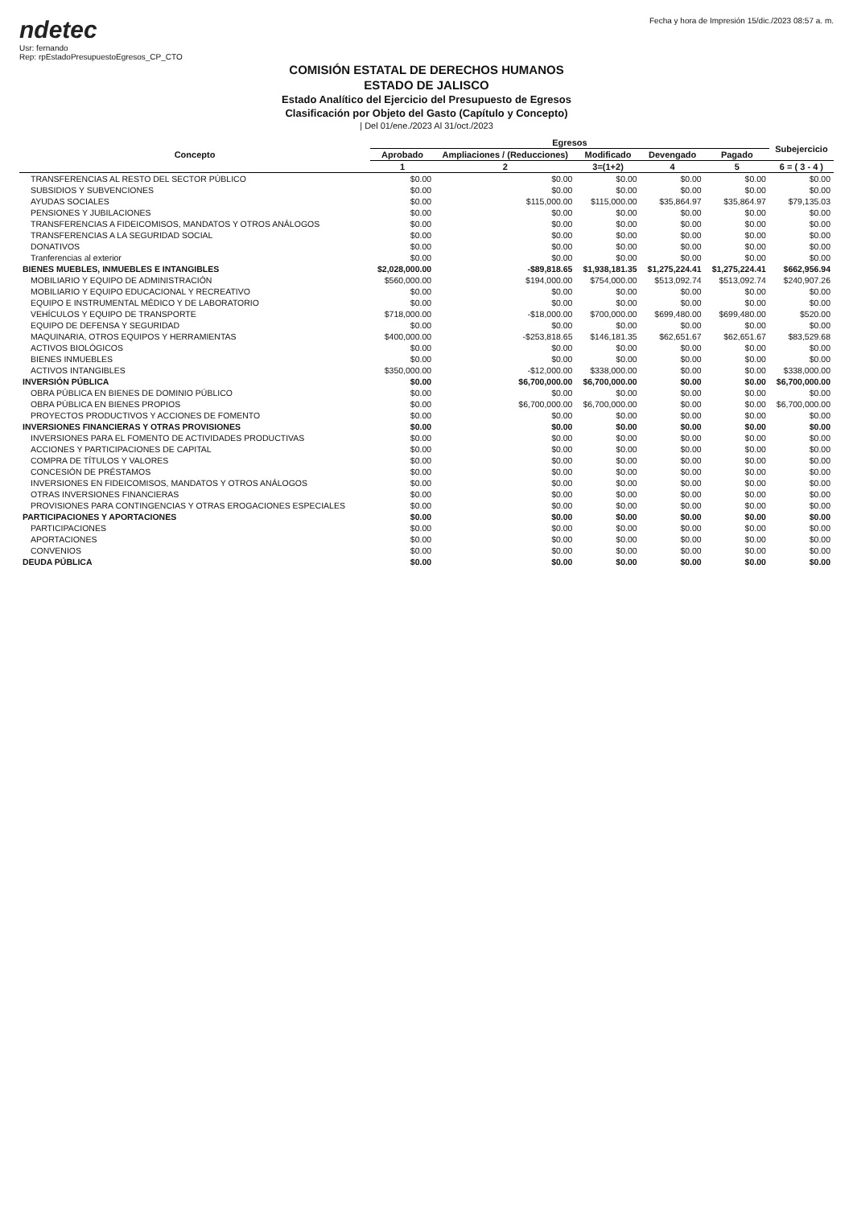ndetec
Usr: fernando
Rep: rpEstadoPresupuestoEgresos_CP_CTO
Fecha y hora de Impresión 15/dic./2023 08:57 a. m.
COMISIÓN ESTATAL DE DERECHOS HUMANOS
ESTADO DE JALISCO
Estado Analítico del Ejercicio del Presupuesto de Egresos
Clasificación por Objeto del Gasto (Capítulo y Concepto)
| Del 01/ene./2023 Al 31/oct./2023
| Concepto | Egresos | | | | | Subejercicio |
| --- | --- | --- | --- | --- | --- | --- |
| | Aprobado | Ampliaciones / (Reducciones) | Modificado | Devengado | Pagado | |
| | 1 | 2 | 3=(1+2) | 4 | 5 | 6 = ( 3 - 4 ) |
| TRANSFERENCIAS AL RESTO DEL SECTOR PÚBLICO | $0.00 | $0.00 | $0.00 | $0.00 | $0.00 | $0.00 |
| SUBSIDIOS Y SUBVENCIONES | $0.00 | $0.00 | $0.00 | $0.00 | $0.00 | $0.00 |
| AYUDAS SOCIALES | $0.00 | $115,000.00 | $115,000.00 | $35,864.97 | $35,864.97 | $79,135.03 |
| PENSIONES Y JUBILACIONES | $0.00 | $0.00 | $0.00 | $0.00 | $0.00 | $0.00 |
| TRANSFERENCIAS A FIDEICOMISOS, MANDATOS Y OTROS ANÁLOGOS | $0.00 | $0.00 | $0.00 | $0.00 | $0.00 | $0.00 |
| TRANSFERENCIAS A LA SEGURIDAD SOCIAL | $0.00 | $0.00 | $0.00 | $0.00 | $0.00 | $0.00 |
| DONATIVOS | $0.00 | $0.00 | $0.00 | $0.00 | $0.00 | $0.00 |
| Tranferencias al exterior | $0.00 | $0.00 | $0.00 | $0.00 | $0.00 | $0.00 |
| BIENES MUEBLES, INMUEBLES E INTANGIBLES | $2,028,000.00 | -$89,818.65 | $1,938,181.35 | $1,275,224.41 | $1,275,224.41 | $662,956.94 |
| MOBILIARIO Y EQUIPO DE ADMINISTRACIÓN | $560,000.00 | $194,000.00 | $754,000.00 | $513,092.74 | $513,092.74 | $240,907.26 |
| MOBILIARIO Y EQUIPO EDUCACIONAL Y RECREATIVO | $0.00 | $0.00 | $0.00 | $0.00 | $0.00 | $0.00 |
| EQUIPO E INSTRUMENTAL MÉDICO Y DE LABORATORIO | $0.00 | $0.00 | $0.00 | $0.00 | $0.00 | $0.00 |
| VEHÍCULOS Y EQUIPO DE TRANSPORTE | $718,000.00 | -$18,000.00 | $700,000.00 | $699,480.00 | $699,480.00 | $520.00 |
| EQUIPO DE DEFENSA Y SEGURIDAD | $0.00 | $0.00 | $0.00 | $0.00 | $0.00 | $0.00 |
| MAQUINARIA, OTROS EQUIPOS Y HERRAMIENTAS | $400,000.00 | -$253,818.65 | $146,181.35 | $62,651.67 | $62,651.67 | $83,529.68 |
| ACTIVOS BIOLÓGICOS | $0.00 | $0.00 | $0.00 | $0.00 | $0.00 | $0.00 |
| BIENES INMUEBLES | $0.00 | $0.00 | $0.00 | $0.00 | $0.00 | $0.00 |
| ACTIVOS INTANGIBLES | $350,000.00 | -$12,000.00 | $338,000.00 | $0.00 | $0.00 | $338,000.00 |
| INVERSIÓN PÚBLICA | $0.00 | $6,700,000.00 | $6,700,000.00 | $0.00 | $0.00 | $6,700,000.00 |
| OBRA PÚBLICA EN BIENES DE DOMINIO PÚBLICO | $0.00 | $0.00 | $0.00 | $0.00 | $0.00 | $0.00 |
| OBRA PÚBLICA EN BIENES PROPIOS | $0.00 | $6,700,000.00 | $6,700,000.00 | $0.00 | $0.00 | $6,700,000.00 |
| PROYECTOS PRODUCTIVOS Y ACCIONES DE FOMENTO | $0.00 | $0.00 | $0.00 | $0.00 | $0.00 | $0.00 |
| INVERSIONES FINANCIERAS Y OTRAS PROVISIONES | $0.00 | $0.00 | $0.00 | $0.00 | $0.00 | $0.00 |
| INVERSIONES PARA EL FOMENTO DE ACTIVIDADES PRODUCTIVAS | $0.00 | $0.00 | $0.00 | $0.00 | $0.00 | $0.00 |
| ACCIONES Y PARTICIPACIONES DE CAPITAL | $0.00 | $0.00 | $0.00 | $0.00 | $0.00 | $0.00 |
| COMPRA DE TÍTULOS Y VALORES | $0.00 | $0.00 | $0.00 | $0.00 | $0.00 | $0.00 |
| CONCESIÓN DE PRÉSTAMOS | $0.00 | $0.00 | $0.00 | $0.00 | $0.00 | $0.00 |
| INVERSIONES EN FIDEICOMISOS, MANDATOS Y OTROS ANÁLOGOS | $0.00 | $0.00 | $0.00 | $0.00 | $0.00 | $0.00 |
| OTRAS INVERSIONES FINANCIERAS | $0.00 | $0.00 | $0.00 | $0.00 | $0.00 | $0.00 |
| PROVISIONES PARA CONTINGENCIAS Y OTRAS EROGACIONES ESPECIALES | $0.00 | $0.00 | $0.00 | $0.00 | $0.00 | $0.00 |
| PARTICIPACIONES Y APORTACIONES | $0.00 | $0.00 | $0.00 | $0.00 | $0.00 | $0.00 |
| PARTICIPACIONES | $0.00 | $0.00 | $0.00 | $0.00 | $0.00 | $0.00 |
| APORTACIONES | $0.00 | $0.00 | $0.00 | $0.00 | $0.00 | $0.00 |
| CONVENIOS | $0.00 | $0.00 | $0.00 | $0.00 | $0.00 | $0.00 |
| DEUDA PÚBLICA | $0.00 | $0.00 | $0.00 | $0.00 | $0.00 | $0.00 |